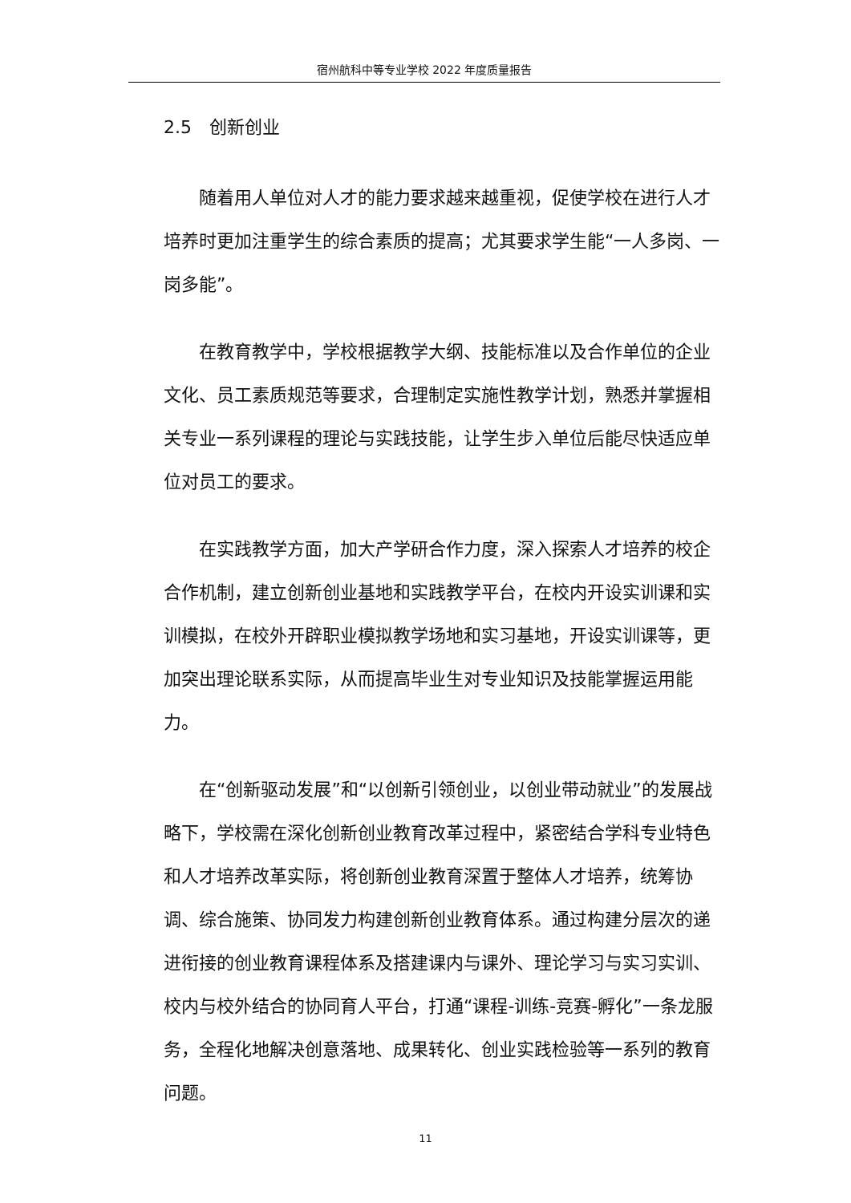宿州航科中等专业学校 2022 年度质量报告
2.5　创新创业
随着用人单位对人才的能力要求越来越重视，促使学校在进行人才培养时更加注重学生的综合素质的提高；尤其要求学生能“一人多岗、一岗多能”。
在教育教学中，学校根据教学大纲、技能标准以及合作单位的企业文化、员工素质规范等要求，合理制定实施性教学计划，熟悉并掌握相关专业一系列课程的理论与实践技能，让学生步入单位后能尽快适应单位对员工的要求。
在实践教学方面，加大产学研合作力度，深入探索人才培养的校企合作机制，建立创新创业基地和实践教学平台，在校内开设实训课和实训模拟，在校外开辟职业模拟教学场地和实习基地，开设实训课等，更加突出理论联系实际，从而提高毕业生对专业知识及技能掌握运用能力。
在“创新驱动发展”和“以创新引领创业，以创业带动就业”的发展战略下，学校需在深化创新创业教育改革过程中，紧密结合学科专业特色和人才培养改革实际，将创新创业教育深置于整体人才培养，统筹协调、综合施策、协同发力构建创新创业教育体系。通过构建分层次的递进衔接的创业教育课程体系及搭建课内与课外、理论学习与实习实训、校内与校外结合的协同育人平台，打通“课程-训练-竞赛-孵化”一条龙服务，全程化地解决创意落地、成果转化、创业实践检验等一系列的教育问题。
11